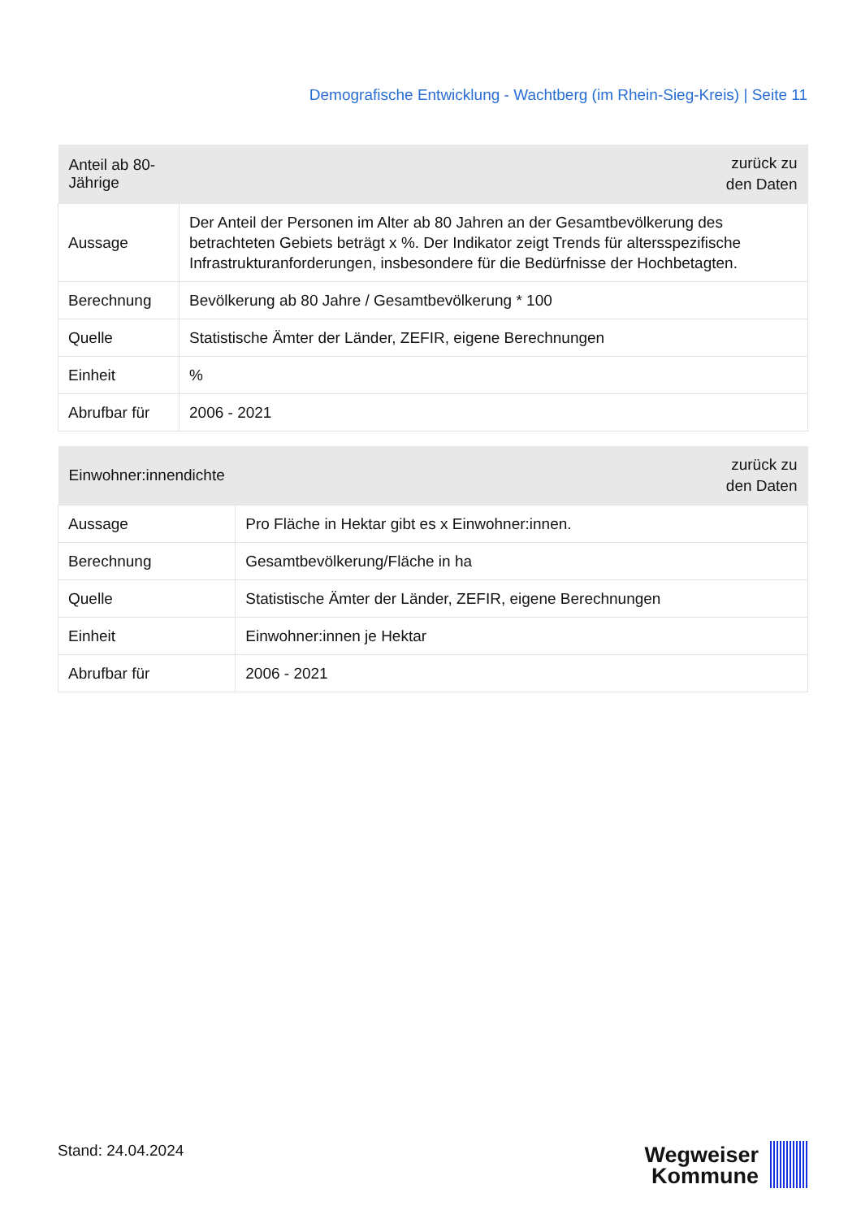Demografische Entwicklung - Wachtberg (im Rhein-Sieg-Kreis) | Seite 11
| Anteil ab 80-Jährige | zurück zu den Daten |
| --- | --- |
| Aussage | Der Anteil der Personen im Alter ab 80 Jahren an der Gesamtbevölkerung des betrachteten Gebiets beträgt x %. Der Indikator zeigt Trends für altersspezifische Infrastrukturanforderungen, insbesondere für die Bedürfnisse der Hochbetagten. |
| Berechnung | Bevölkerung ab 80 Jahre / Gesamtbevölkerung * 100 |
| Quelle | Statistische Ämter der Länder, ZEFIR, eigene Berechnungen |
| Einheit | % |
| Abrufbar für | 2006 - 2021 |
| Einwohner:innendichte | zurück zu den Daten |
| --- | --- |
| Aussage | Pro Fläche in Hektar gibt es x Einwohner:innen. |
| Berechnung | Gesamtbevölkerung/Fläche in ha |
| Quelle | Statistische Ämter der Länder, ZEFIR, eigene Berechnungen |
| Einheit | Einwohner:innen je Hektar |
| Abrufbar für | 2006 - 2021 |
Stand: 24.04.2024
Wegweiser
Kommune